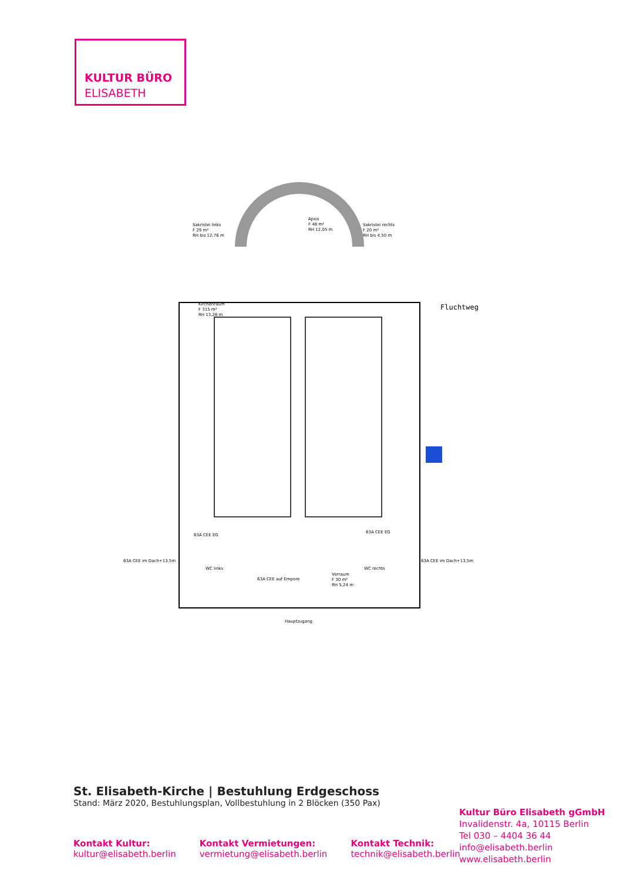KULTUR BÜRO
ELISABETH
Sakristei links
F 29 m²
RH bis 12,76 m
Apsis
F 48 m²
RH 12,05 m
Sakristei rechts
F 20 m²
RH bis 4,50 m
Kirchenraum
F 315 m²
RH 13,26 m
WC links
WC rechts
Vorraum
F 30 m²
RH 5,24 m
Hauptzugang
63A CEE EG
63A CEE EG
63A CEE im Dach+13,5m
63A CEE im Dach+13,5m
63A CEE auf Empore
Fluchtweg
St. Elisabeth-Kirche | Bestuhlung Erdgeschoss
Stand: März 2020, Bestuhlungsplan, Vollbestuhlung in 2 Blöcken (350 Pax)
Kontakt Kultur:
kultur@elisabeth.berlin
Kontakt Vermietungen:
vermietung@elisabeth.berlin
Kontakt Technik:
technik@elisabeth.berlin
Kultur Büro Elisabeth gGmbH
Invalidenstr. 4a, 10115 Berlin
Tel 030 – 4404 36 44
info@elisabeth.berlin
www.elisabeth.berlin